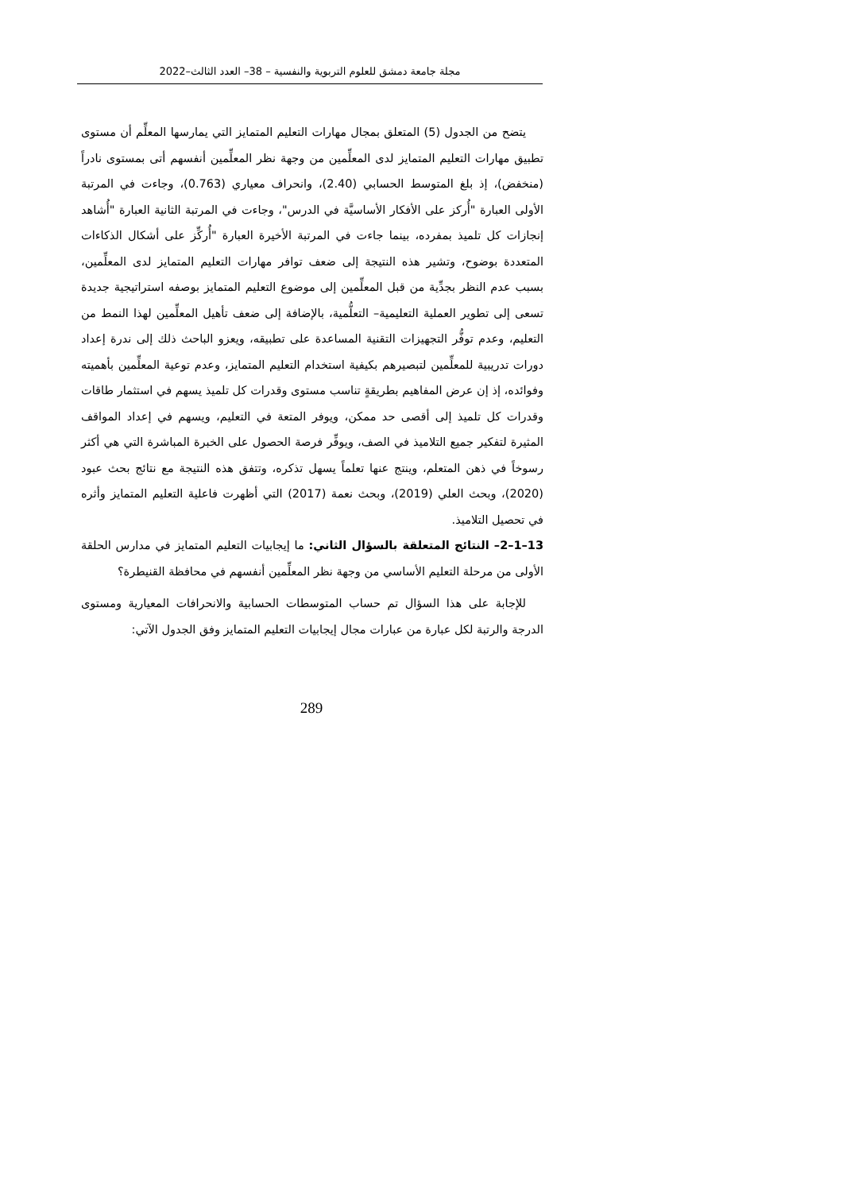مجلة جامعة دمشق للعلوم التربوية والنفسية – 38– العدد الثالث–2022
يتضح من الجدول (5) المتعلق بمجال مهارات التعليم المتمايز التي يمارسها المعلِّم أن مستوى تطبيق مهارات التعليم المتمايز لدى المعلِّمين من وجهة نظر المعلِّمين أنفسهم أتى بمستوى نادراً (منخفض)، إذ بلغ المتوسط الحسابي (2.40)، وانحراف معياري (0.763)، وجاءت في المرتبة الأولى العبارة "أُركز على الأفكار الأساسيَّة في الدرس"، وجاءت في المرتبة الثانية العبارة "أُشاهد إنجازات كل تلميذ بمفرده، بينما جاءت في المرتبة الأخيرة العبارة "أُركِّز على أشكال الذكاءات المتعددة بوضوح، وتشير هذه النتيجة إلى ضعف توافر مهارات التعليم المتمايز لدى المعلِّمين، بسبب عدم النظر بجدِّية من قبل المعلِّمين إلى موضوع التعليم المتمايز بوصفه استراتيجية جديدة تسعى إلى تطوير العملية التعليمية– التعلُّمية، بالإضافة إلى ضعف تأهيل المعلِّمين لهذا النمط من التعليم، وعدم توفُّر التجهيزات التقنية المساعدة على تطبيقه، ويعزو الباحث ذلك إلى ندرة إعداد دورات تدريبية للمعلِّمين لتبصيرهم بكيفية استخدام التعليم المتمايز، وعدم توعية المعلِّمين بأهميته وفوائده، إذ إن عرض المفاهيم بطريقةٍ تناسب مستوى وقدرات كل تلميذ يسهم في استثمار طاقات وقدرات كل تلميذ إلى أقصى حد ممكن، ويوفر المتعة في التعليم، ويسهم في إعداد المواقف المثيرة لتفكير جميع التلاميذ في الصف، ويوفِّر فرصة الحصول على الخبرة المباشرة التي هي أكثر رسوخاً في ذهن المتعلم، وينتج عنها تعلماً يسهل تذكره، وتتفق هذه النتيجة مع نتائج بحث عبود (2020)، وبحث العلي (2019)، وبحث نعمة (2017) التي أظهرت فاعلية التعليم المتمايز وأثره في تحصيل التلاميذ.
13–1–2– النتائج المتعلقة بالسؤال الثاني: ما إيجابيات التعليم المتمايز في مدارس الحلقة الأولى من مرحلة التعليم الأساسي من وجهة نظر المعلِّمين أنفسهم في محافظة القنيطرة؟
للإجابة على هذا السؤال تم حساب المتوسطات الحسابية والانحرافات المعيارية ومستوى الدرجة والرتبة لكل عبارة من عبارات مجال إيجابيات التعليم المتمايز وفق الجدول الآتي:
289